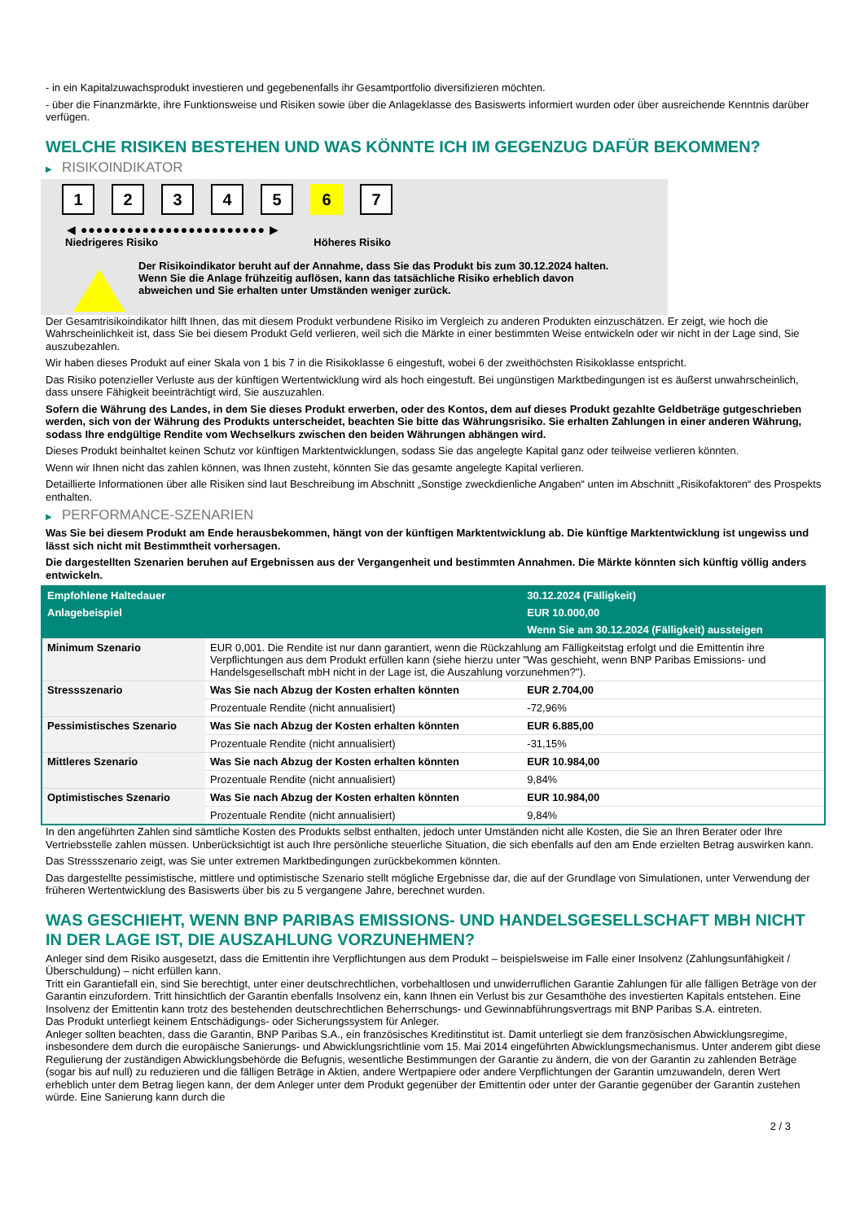- in ein Kapitalzuwachsprodukt investieren und gegebenenfalls ihr Gesamtportfolio diversifizieren möchten.
- über die Finanzmärkte, ihre Funktionsweise und Risiken sowie über die Anlageklasse des Basiswerts informiert wurden oder über ausreichende Kenntnis darüber verfügen.
WELCHE RISIKEN BESTEHEN UND WAS KÖNNTE ICH IM GEGENZUG DAFÜR BEKOMMEN?
▶ RISIKOINDIKATOR
1 2 3 4 5 6 7
◀ ●●●●●●●●●●●●●●●●●●●●●●●● ▶
Niedrigeres Risiko Höheres Risiko
Der Risikoindikator beruht auf der Annahme, dass Sie das Produkt bis zum 30.12.2024 halten.
Wenn Sie die Anlage frühzeitig auflösen, kann das tatsächliche Risiko erheblich davon abweichen und Sie erhalten unter Umständen weniger zurück.
Der Gesamtrisikoindikator hilft Ihnen, das mit diesem Produkt verbundene Risiko im Vergleich zu anderen Produkten einzuschätzen. Er zeigt, wie hoch die Wahrscheinlichkeit ist, dass Sie bei diesem Produkt Geld verlieren, weil sich die Märkte in einer bestimmten Weise entwickeln oder wir nicht in der Lage sind, Sie auszubezahlen.
Wir haben dieses Produkt auf einer Skala von 1 bis 7 in die Risikoklasse 6 eingestuft, wobei 6 der zweithöchsten Risikoklasse entspricht.
Das Risiko potenzieller Verluste aus der künftigen Wertentwicklung wird als hoch eingestuft. Bei ungünstigen Marktbedingungen ist es äußerst unwahrscheinlich, dass unsere Fähigkeit beeinträchtigt wird, Sie auszuzahlen.
Sofern die Währung des Landes, in dem Sie dieses Produkt erwerben, oder des Kontos, dem auf dieses Produkt gezahlte Geldbeträge gutgeschrieben werden, sich von der Währung des Produkts unterscheidet, beachten Sie bitte das Währungsrisiko. Sie erhalten Zahlungen in einer anderen Währung, sodass Ihre endgültige Rendite vom Wechselkurs zwischen den beiden Währungen abhängen wird.
Dieses Produkt beinhaltet keinen Schutz vor künftigen Marktentwicklungen, sodass Sie das angelegte Kapital ganz oder teilweise verlieren könnten.
Wenn wir Ihnen nicht das zahlen können, was Ihnen zusteht, könnten Sie das gesamte angelegte Kapital verlieren.
Detaillierte Informationen über alle Risiken sind laut Beschreibung im Abschnitt „Sonstige zweckdienliche Angaben“ unten im Abschnitt „Risikofaktoren“ des Prospekts enthalten.
▶ PERFORMANCE-SZENARIEN
Was Sie bei diesem Produkt am Ende herausbekommen, hängt von der künftigen Marktentwicklung ab. Die künftige Marktentwicklung ist ungewiss und lässt sich nicht mit Bestimmtheit vorhersagen.
Die dargestellten Szenarien beruhen auf Ergebnissen aus der Vergangenheit und bestimmten Annahmen. Die Märkte könnten sich künftig völlig anders entwickeln.
| Empfohlene Haltedauer | | 30.12.2024 (Fälligkeit) |
| --- | --- | --- |
| Anlagebeispiel | | EUR 10.000,00 |
| | | Wenn Sie am 30.12.2024 (Fälligkeit) aussteigen |
| Minimum Szenario | EUR 0,001. Die Rendite ist nur dann garantiert, wenn die Rückzahlung am Fälligkeitstag erfolgt und die Emittentin ihre Verpflichtungen aus dem Produkt erfüllen kann (siehe hierzu unter "Was geschieht, wenn BNP Paribas Emissions- und Handelsgesellschaft mbH nicht in der Lage ist, die Auszahlung vorzunehmen?"). | |
| Stressszenario | Was Sie nach Abzug der Kosten erhalten könnten | EUR 2.704,00 |
| | Prozentuale Rendite (nicht annualisiert) | -72,96% |
| Pessimistisches Szenario | Was Sie nach Abzug der Kosten erhalten könnten | EUR 6.885,00 |
| | Prozentuale Rendite (nicht annualisiert) | -31,15% |
| Mittleres Szenario | Was Sie nach Abzug der Kosten erhalten könnten | EUR 10.984,00 |
| | Prozentuale Rendite (nicht annualisiert) | 9,84% |
| Optimistisches Szenario | Was Sie nach Abzug der Kosten erhalten könnten | EUR 10.984,00 |
| | Prozentuale Rendite (nicht annualisiert) | 9,84% |
In den angeführten Zahlen sind sämtliche Kosten des Produkts selbst enthalten, jedoch unter Umständen nicht alle Kosten, die Sie an Ihren Berater oder Ihre Vertriebsstelle zahlen müssen. Unberücksichtigt ist auch Ihre persönliche steuerliche Situation, die sich ebenfalls auf den am Ende erzielten Betrag auswirken kann.
Das Stressszenario zeigt, was Sie unter extremen Marktbedingungen zurückbekommen könnten.
Das dargestellte pessimistische, mittlere und optimistische Szenario stellt mögliche Ergebnisse dar, die auf der Grundlage von Simulationen, unter Verwendung der früheren Wertentwicklung des Basiswerts über bis zu 5 vergangene Jahre, berechnet wurden.
WAS GESCHIEHT, WENN BNP PARIBAS EMISSIONS- UND HANDELSGESELLSCHAFT MBH NICHT IN DER LAGE IST, DIE AUSZAHLUNG VORZUNEHMEN?
Anleger sind dem Risiko ausgesetzt, dass die Emittentin ihre Verpflichtungen aus dem Produkt – beispielsweise im Falle einer Insolvenz (Zahlungsunfähigkeit / Überschuldung) – nicht erfüllen kann.
Tritt ein Garantiefall ein, sind Sie berechtigt, unter einer deutschrechtlichen, vorbehaltlosen und unwiderruflichen Garantie Zahlungen für alle fälligen Beträge von der Garantin einzufordern. Tritt hinsichtlich der Garantin ebenfalls Insolvenz ein, kann Ihnen ein Verlust bis zur Gesamthöhe des investierten Kapitals entstehen. Eine Insolvenz der Emittentin kann trotz des bestehenden deutschrechtlichen Beherrschungs- und Gewinnabführungsvertrags mit BNP Paribas S.A. eintreten.
Das Produkt unterliegt keinem Entschädigungs- oder Sicherungssystem für Anleger.
Anleger sollten beachten, dass die Garantin, BNP Paribas S.A., ein französisches Kreditinstitut ist. Damit unterliegt sie dem französischen Abwicklungsregime, insbesondere dem durch die europäische Sanierungs- und Abwicklungsrichtlinie vom 15. Mai 2014 eingeführten Abwicklungsmechanismus. Unter anderem gibt diese Regulierung der zuständigen Abwicklungsbehörde die Befugnis, wesentliche Bestimmungen der Garantie zu ändern, die von der Garantin zu zahlenden Beträge (sogar bis auf null) zu reduzieren und die fälligen Beträge in Aktien, andere Wertpapiere oder andere Verpflichtungen der Garantin umzuwandeln, deren Wert erheblich unter dem Betrag liegen kann, der dem Anleger unter dem Produkt gegenüber der Emittentin oder unter der Garantie gegenüber der Garantin zustehen würde. Eine Sanierung kann durch die
2 / 3